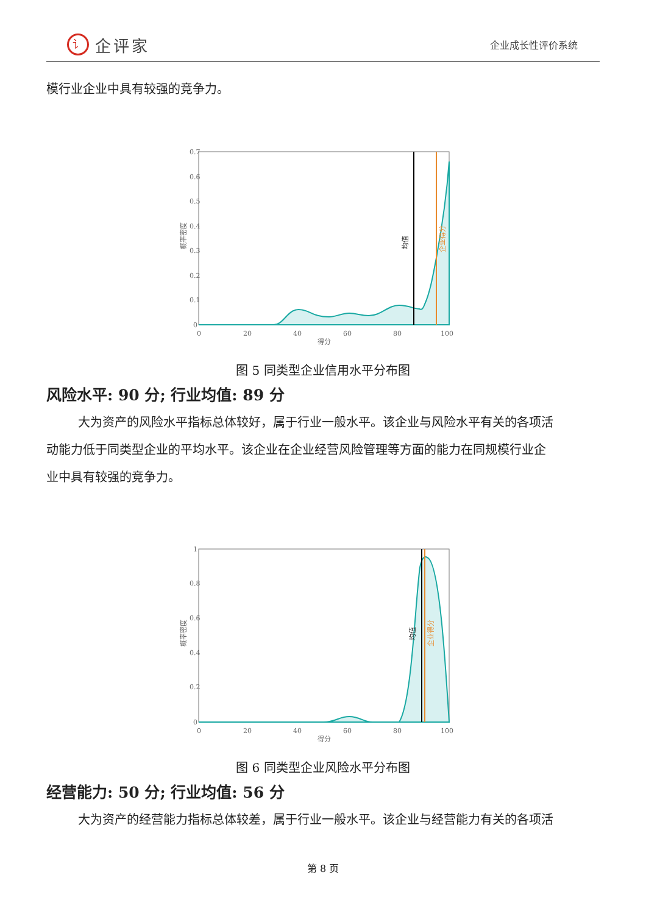讠企评家
企业成长性评价系统
模行业企业中具有较强的竞争力。
0.7
0.6
0.5
0.4
0.3
0.2
0.1
0
0
20
40
60
80
100
得分
概率密度
均值
企业得分
图 5 同类型企业信用水平分布图
风险水平: 90 分; 行业均值: 89 分
大为资产的风险水平指标总体较好，属于行业一般水平。该企业与风险水平有关的各项活
动能力低于同类型企业的平均水平。该企业在企业经营风险管理等方面的能力在同规模行业企
业中具有较强的竞争力。
1
0.8
0.6
0.4
0.2
0
0
20
40
60
80
100
得分
概率密度
均值
企业得分
图 6 同类型企业风险水平分布图
经营能力: 50 分; 行业均值: 56 分
大为资产的经营能力指标总体较差，属于行业一般水平。该企业与经营能力有关的各项活
第 8 页